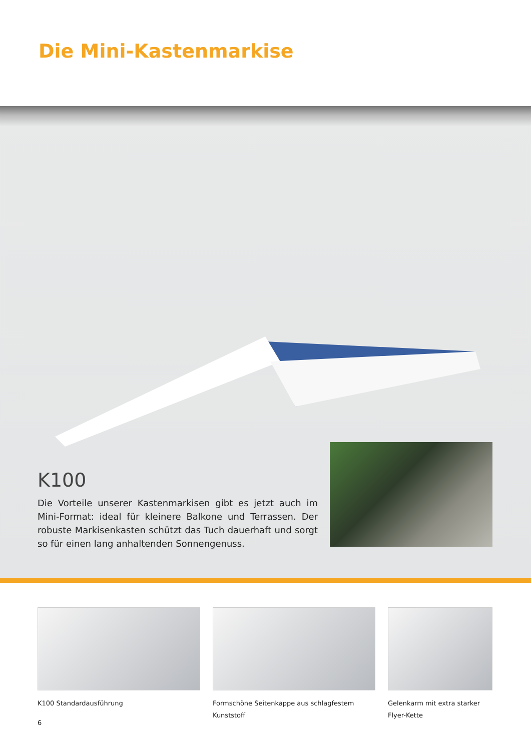Die Mini-Kastenmarkise
K100
Die Vorteile unserer Kastenmarkisen gibt es jetzt auch im Mini-Format: ideal für kleinere Balkone und Terrassen. Der robuste Markisenkasten schützt das Tuch dauerhaft und sorgt so für einen lang anhaltenden Sonnengenuss.
K100 Standardausführung Formschöne Seitenkappe aus schlagfestem Kunststoff
Gelenkarm mit extra starker Flyer-Kette
6